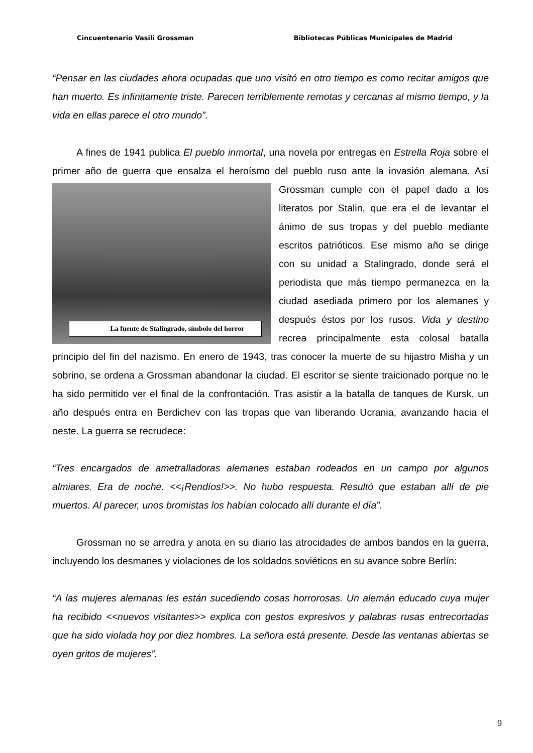Cincuentenario Vasili Grossman Bibliotecas Públicas Municipales de Madrid
“Pensar en las ciudades ahora ocupadas que uno visitó en otro tiempo es como recitar amigos que han muerto. Es infinitamente triste. Parecen terriblemente remotas y cercanas al mismo tiempo, y la vida en ellas parece el otro mundo”.
A fines de 1941 publica El pueblo inmortal, una novela por entregas en Estrella Roja sobre el primer año de guerra que ensalza el heroísmo del pueblo ruso ante la invasión La fuente de Stalingrado, símbolo del horror alemana. Así Grossman cumple con el papel dado a los literatos por Stalin, que era el de levantar el ánimo de sus tropas y del pueblo mediante escritos patrióticos. Ese mismo año se dirige con su unidad a Stalingrado, donde será el periodista que más tiempo permanezca en la ciudad asediada primero por los alemanes y después éstos por los rusos. Vida y destino recrea principalmente esta colosal batalla principio del fin del nazismo. En enero de 1943, tras conocer la muerte de su hijastro Misha y un sobrino, se ordena a Grossman abandonar la ciudad. El escritor se siente traicionado porque no le ha sido permitido ver el final de la confrontación. Tras asistir a la batalla de tanques de Kursk, un año después entra en Berdichev con las tropas que van liberando Ucrania, avanzando hacia el oeste. La guerra se recrudece:
“Tres encargados de ametralladoras alemanes estaban rodeados en un campo por algunos almiares. Era de noche. <<¡Rendíos!>>. No hubo respuesta. Resultó que estaban allí de pie muertos. Al parecer, unos bromistas los habían colocado allí durante el día”.
Grossman no se arredra y anota en su diario las atrocidades de ambos bandos en la guerra, incluyendo los desmanes y violaciones de los soldados soviéticos en su avance sobre Berlín:
“A las mujeres alemanas les están sucediendo cosas horrorosas. Un alemán educado cuya mujer ha recibido <<nuevos visitantes>> explica con gestos expresivos y palabras rusas entrecortadas que ha sido violada hoy por diez hombres. La señora está presente. Desde las ventanas abiertas se oyen gritos de mujeres”.
9